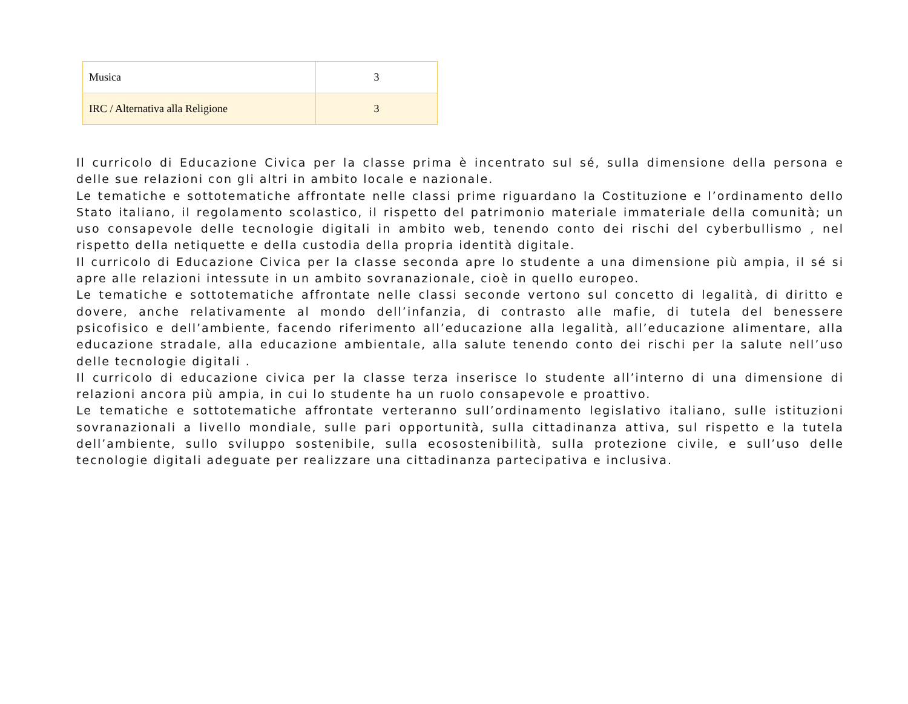| Musica | 3 |
| IRC / Alternativa alla Religione | 3 |
Il curricolo di Educazione Civica per la classe prima è incentrato sul sé, sulla dimensione della persona e delle sue relazioni con gli altri in ambito locale e nazionale.
Le tematiche e sottotematiche affrontate nelle classi prime riguardano la Costituzione e l’ordinamento dello Stato italiano, il regolamento scolastico, il rispetto del patrimonio materiale immateriale della comunità; un uso consapevole delle tecnologie digitali in ambito web, tenendo conto dei rischi del cyberbullismo , nel rispetto della netiquette e della custodia della propria identità digitale.
Il curricolo di Educazione Civica per la classe seconda apre lo studente a una dimensione più ampia, il sé si apre alle relazioni intessute in un ambito sovranazionale, cioè in quello europeo.
Le tematiche e sottotematiche affrontate nelle classi seconde vertono sul concetto di legalità, di diritto e dovere, anche relativamente al mondo dell’infanzia, di contrasto alle mafie, di tutela del benessere psicofisico e dell’ambiente, facendo riferimento all’educazione alla legalità, all’educazione alimentare, alla educazione stradale, alla educazione ambientale, alla salute tenendo conto dei rischi per la salute nell’uso delle tecnologie digitali .
Il curricolo di educazione civica per la classe terza inserisce lo studente all’interno di una dimensione di relazioni ancora più ampia, in cui lo studente ha un ruolo consapevole e proattivo.
Le tematiche e sottotematiche affrontate verteranno sull’ordinamento legislativo italiano, sulle istituzioni sovranazionali a livello mondiale, sulle pari opportunità, sulla cittadinanza attiva, sul rispetto e la tutela dell’ambiente, sullo sviluppo sostenibile, sulla ecosostenibilità, sulla protezione civile, e sull’uso delle tecnologie digitali adeguate per realizzare una cittadinanza partecipativa e inclusiva.